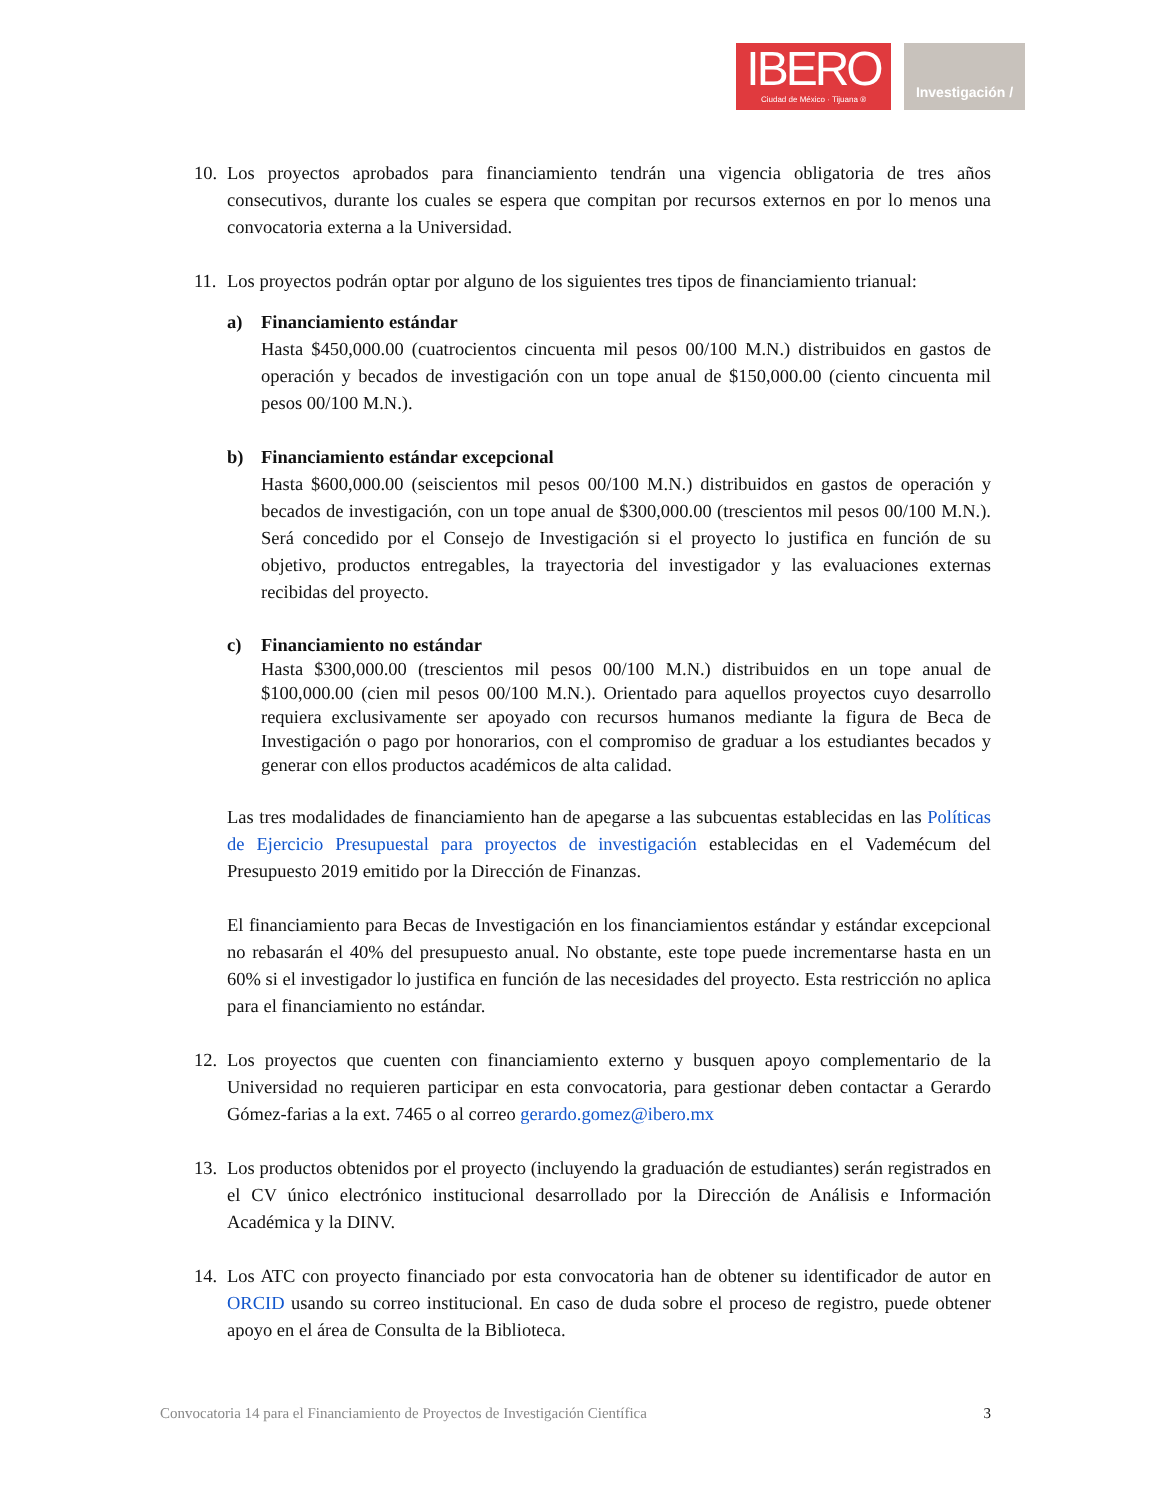IBERO
Ciudad de México · Tijuana ®
Investigación /
10.
Los proyectos aprobados para financiamiento tendrán una vigencia obligatoria de tres años consecutivos, durante los cuales se espera que compitan por recursos externos en por lo menos una convocatoria externa a la Universidad.
11.
Los proyectos podrán optar por alguno de los siguientes tres tipos de financiamiento trianual:
a) Financiamiento estándar
Hasta $450,000.00 (cuatrocientos cincuenta mil pesos 00/100 M.N.) distribuidos en gastos de operación y becados de investigación con un tope anual de $150,000.00 (ciento cincuenta mil pesos 00/100 M.N.).
b) Financiamiento estándar excepcional
Hasta $600,000.00 (seiscientos mil pesos 00/100 M.N.) distribuidos en gastos de operación y becados de investigación, con un tope anual de $300,000.00 (trescientos mil pesos 00/100 M.N.). Será concedido por el Consejo de Investigación si el proyecto lo justifica en función de su objetivo, productos entregables, la trayectoria del investigador y las evaluaciones externas recibidas del proyecto.
c) Financiamiento no estándar
Hasta $300,000.00 (trescientos mil pesos 00/100 M.N.) distribuidos en un tope anual de $100,000.00 (cien mil pesos 00/100 M.N.). Orientado para aquellos proyectos cuyo desarrollo requiera exclusivamente ser apoyado con recursos humanos mediante la figura de Beca de Investigación o pago por honorarios, con el compromiso de graduar a los estudiantes becados y generar con ellos productos académicos de alta calidad.
Las tres modalidades de financiamiento han de apegarse a las subcuentas establecidas en las Políticas de Ejercicio Presupuestal para proyectos de investigación establecidas en el Vademécum del Presupuesto 2019 emitido por la Dirección de Finanzas.
El financiamiento para Becas de Investigación en los financiamientos estándar y estándar excepcional no rebasarán el 40% del presupuesto anual. No obstante, este tope puede incrementarse hasta en un 60% si el investigador lo justifica en función de las necesidades del proyecto. Esta restricción no aplica para el financiamiento no estándar.
12.
Los proyectos que cuenten con financiamiento externo y busquen apoyo complementario de la Universidad no requieren participar en esta convocatoria, para gestionar deben contactar a Gerardo Gómez-farias a la ext. 7465 o al correo gerardo.gomez@ibero.mx
13.
Los productos obtenidos por el proyecto (incluyendo la graduación de estudiantes) serán registrados en el CV único electrónico institucional desarrollado por la Dirección de Análisis e Información Académica y la DINV.
14.
Los ATC con proyecto financiado por esta convocatoria han de obtener su identificador de autor en ORCID usando su correo institucional. En caso de duda sobre el proceso de registro, puede obtener apoyo en el área de Consulta de la Biblioteca.
Convocatoria 14 para el Financiamiento de Proyectos de Investigación Científica 3